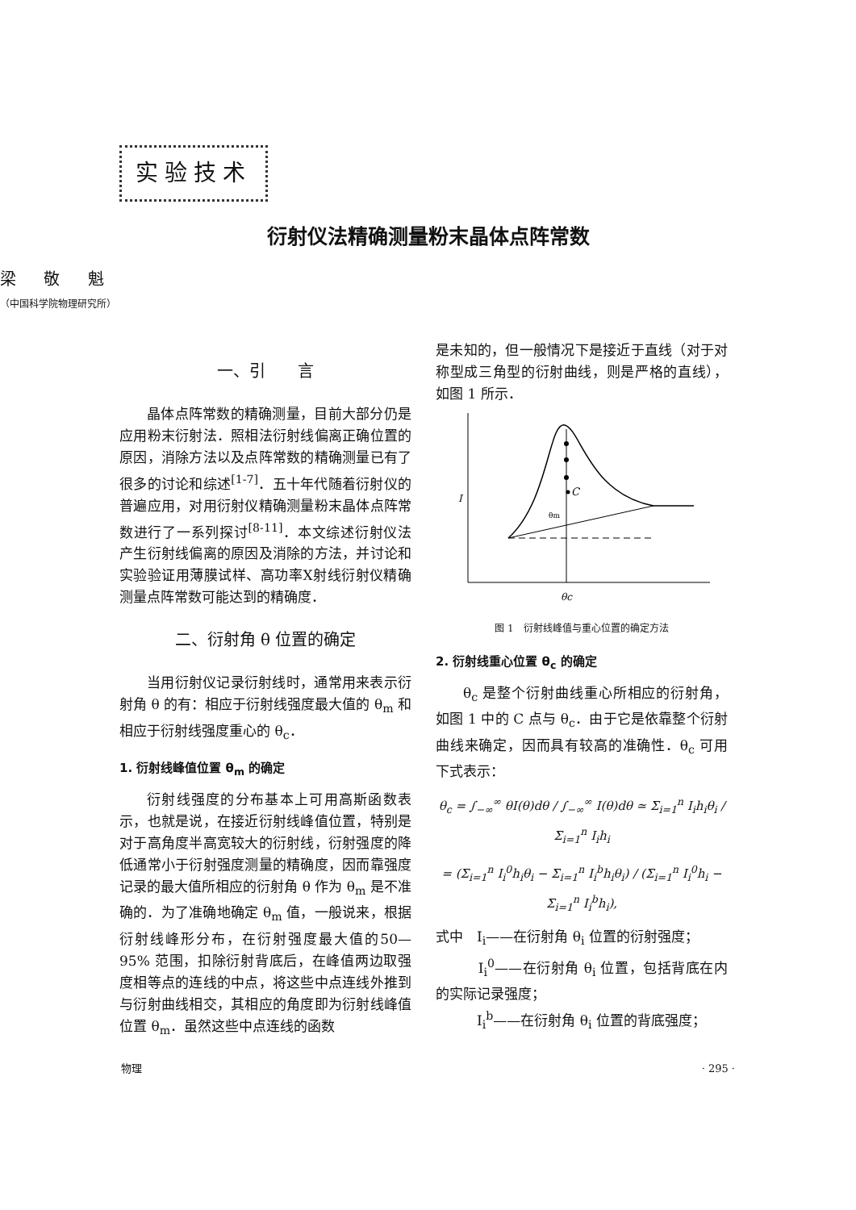实验技术
衍射仪法精确测量粉末晶体点阵常数
梁 敬 魁
（中国科学院物理研究所）
一、引　　言
晶体点阵常数的精确测量，目前大部分仍是应用粉末衍射法．照相法衍射线偏离正确位置的原因，消除方法以及点阵常数的精确测量已有了很多的讨论和综述<sup>[1-7]</sup>．五十年代随着衍射仪的普遍应用，对用衍射仪精确测量粉末晶体点阵常数进行了一系列探讨<sup>[8-11]</sup>．本文综述衍射仪法产生衍射线偏离的原因及消除的方法，并讨论和实验验证用薄膜试样、高功率X射线衍射仪精确测量点阵常数可能达到的精确度．
二、衍射角 θ 位置的确定
当用衍射仪记录衍射线时，通常用来表示衍射角 θ 的有：相应于衍射线强度最大值的 θ<sub>m</sub> 和相应于衍射线强度重心的 θ<sub>c</sub>．
1. 衍射线峰值位置 θ<sub>m</sub> 的确定
衍射线强度的分布基本上可用高斯函数表示，也就是说，在接近衍射线峰值位置，特别是对于高角度半高宽较大的衍射线，衍射强度的降低通常小于衍射强度测量的精确度，因而靠强度记录的最大值所相应的衍射角 θ 作为 θ<sub>m</sub> 是不准确的．为了准确地确定 θ<sub>m</sub> 值，一般说来，根据衍射线峰形分布，在衍射强度最大值的50—95% 范围，扣除衍射背底后，在峰值两边取强度相等点的连线的中点，将这些中点连线外推到与衍射曲线相交，其相应的角度即为衍射线峰值位置 θ<sub>m</sub>．虽然这些中点连线的函数
是未知的，但一般情况下是接近于直线（对于对称型成三角型的衍射曲线，则是严格的直线），如图 1 所示．
I
C
θc
θm
图 1　衍射线峰值与重心位置的确定方法
2. 衍射线重心位置 θ<sub>c</sub> 的确定
θ<sub>c</sub> 是整个衍射曲线重心所相应的衍射角，如图 1 中的 C 点与 θ<sub>c</sub>．由于它是依靠整个衍射曲线来确定，因而具有较高的准确性．θ<sub>c</sub> 可用下式表示：
θ<sub>c</sub> = ∫<sub>−∞</sub><sup>∞</sup> θI(θ)dθ / ∫<sub>−∞</sub><sup>∞</sup> I(θ)dθ ≃ Σ<sub>i=1</sub><sup>n</sup> I<sub>i</sub>h<sub>i</sub>θ<sub>i</sub> / Σ<sub>i=1</sub><sup>n</sup> I<sub>i</sub>h<sub>i</sub>
= (Σ<sub>i=1</sub><sup>n</sup> I<sub>i</sub><sup>0</sup>h<sub>i</sub>θ<sub>i</sub> − Σ<sub>i=1</sub><sup>n</sup> I<sub>i</sub><sup>b</sup>h<sub>i</sub>θ<sub>i</sub>) / (Σ<sub>i=1</sub><sup>n</sup> I<sub>i</sub><sup>0</sup>h<sub>i</sub> − Σ<sub>i=1</sub><sup>n</sup> I<sub>i</sub><sup>b</sup>h<sub>i</sub>),
式中　I<sub>i</sub>——在衍射角 θ<sub>i</sub> 位置的衍射强度；
　　　I<sub>i</sub><sup>0</sup>——在衍射角 θ<sub>i</sub> 位置，包括背底在内的实际记录强度；
　　　I<sub>i</sub><sup>b</sup>——在衍射角 θ<sub>i</sub> 位置的背底强度；
物理 · 295 ·